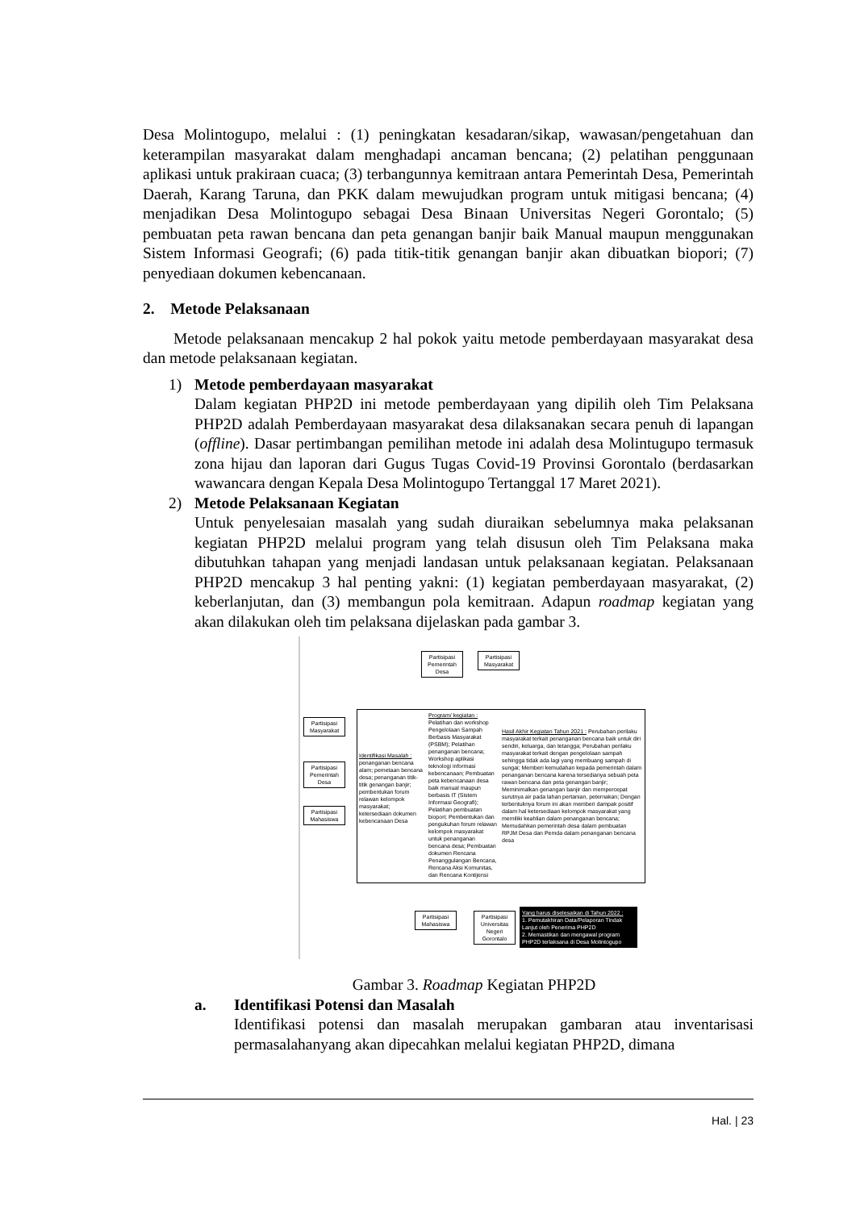Desa Molintogupo, melalui : (1) peningkatan kesadaran/sikap, wawasan/pengetahuan dan keterampilan masyarakat dalam menghadapi ancaman bencana; (2) pelatihan penggunaan aplikasi untuk prakiraan cuaca; (3) terbangunnya kemitraan antara Pemerintah Desa, Pemerintah Daerah, Karang Taruna, dan PKK dalam mewujudkan program untuk mitigasi bencana; (4) menjadikan Desa Molintogupo sebagai Desa Binaan Universitas Negeri Gorontalo; (5) pembuatan peta rawan bencana dan peta genangan banjir baik Manual maupun menggunakan Sistem Informasi Geografi; (6) pada titik-titik genangan banjir akan dibuatkan biopori; (7) penyediaan dokumen kebencanaan.
2. Metode Pelaksanaan
Metode pelaksanaan mencakup 2 hal pokok yaitu metode pemberdayaan masyarakat desa dan metode pelaksanaan kegiatan.
1) Metode pemberdayaan masyarakat
Dalam kegiatan PHP2D ini metode pemberdayaan yang dipilih oleh Tim Pelaksana PHP2D adalah Pemberdayaan masyarakat desa dilaksanakan secara penuh di lapangan (offline). Dasar pertimbangan pemilihan metode ini adalah desa Molintugupo termasuk zona hijau dan laporan dari Gugus Tugas Covid-19 Provinsi Gorontalo (berdasarkan wawancara dengan Kepala Desa Molintogupo Tertanggal 17 Maret 2021).
2) Metode Pelaksanaan Kegiatan
Untuk penyelesaian masalah yang sudah diuraikan sebelumnya maka pelaksanan kegiatan PHP2D melalui program yang telah disusun oleh Tim Pelaksana maka dibutuhkan tahapan yang menjadi landasan untuk pelaksanaan kegiatan. Pelaksanaan PHP2D mencakup 3 hal penting yakni: (1) kegiatan pemberdayaan masyarakat, (2) keberlanjutan, dan (3) membangun pola kemitraan. Adapun roadmap kegiatan yang akan dilakukan oleh tim pelaksana dijelaskan pada gambar 3.
Partisipasi Pemerintah Desa
Partisipasi Masyarakat
Partisipasi Masyarakat
Partisipasi Pemerintah Desa
Partisipasi Mahasiswa
Identifikasi Masalah : penanganan bencana alam; pemetaan bencana desa; penanganan titik-titik genangan banjir; pembentukan forum relawan kelompok masyarakat; ketersediaan dokumen kebencanaan Desa
Program/ kegiatan : Pelatihan dan workshop Pengelolaan Sampah Berbasis Masyarakat (PSBM); Pelatihan penanganan bencana; Workshop aplikasi teknologi informasi kebencanaan; Pembuatan peta kebencanaan desa baik manual maupun berbasis IT (Sistem Informasi Geografi); Pelatihan pembuatan biopori; Pembentukan dan pengukuhan forum relawan kelompok masyarakat untuk penanganan bencana desa; Pembuatan dokumen Rencana Penanggulangan Bencana, Rencana Aksi Komunitas, dan Rencana Kontijensi
Hasil Akhir Kegiatan Tahun 2021 : Perubahan perilaku masyarakat terkait penanganan bencana baik untuk diri sendiri, keluarga, dan tetangga; Perubahan perilaku masyarakat terkait dengan pengelolaan sampah sehingga tidak ada lagi yang membuang sampah di sungai; Memberi kemudahan kepada pemerintah dalam penanganan bencana karena tersedianya sebuah peta rawan bencana dan peta genangan banjir; Meminimalkan genangan banjir dan mempercepat surutnya air pada lahan pertanian, peternakan; Dengan terbentuknya forum ini akan memberi dampak positif dalam hal ketersediaan kelompok masyarakat yang memiliki keahlian dalam penanganan bencana; Memudahkan pemerintah desa dalam pembuatan RPJM Desa dan Pemda dalam penanganan bencana desa
Partisipasi Mahasiswa
Partisipasi Universitas Negeri Gorontalo
Yang harus diselesaikan di Tahun 2022 :
1. Pemutakhiran Data/Pelaporan Tindak Lanjut oleh Penerima PHP2D
2. Memastikan dan mengawal program PHP2D terlaksana di Desa Molintogupo
Gambar 3. Roadmap Kegiatan PHP2D
a. Identifikasi Potensi dan Masalah
Identifikasi potensi dan masalah merupakan gambaran atau inventarisasi permasalahanyang akan dipecahkan melalui kegiatan PHP2D, dimana
Hal. | 23